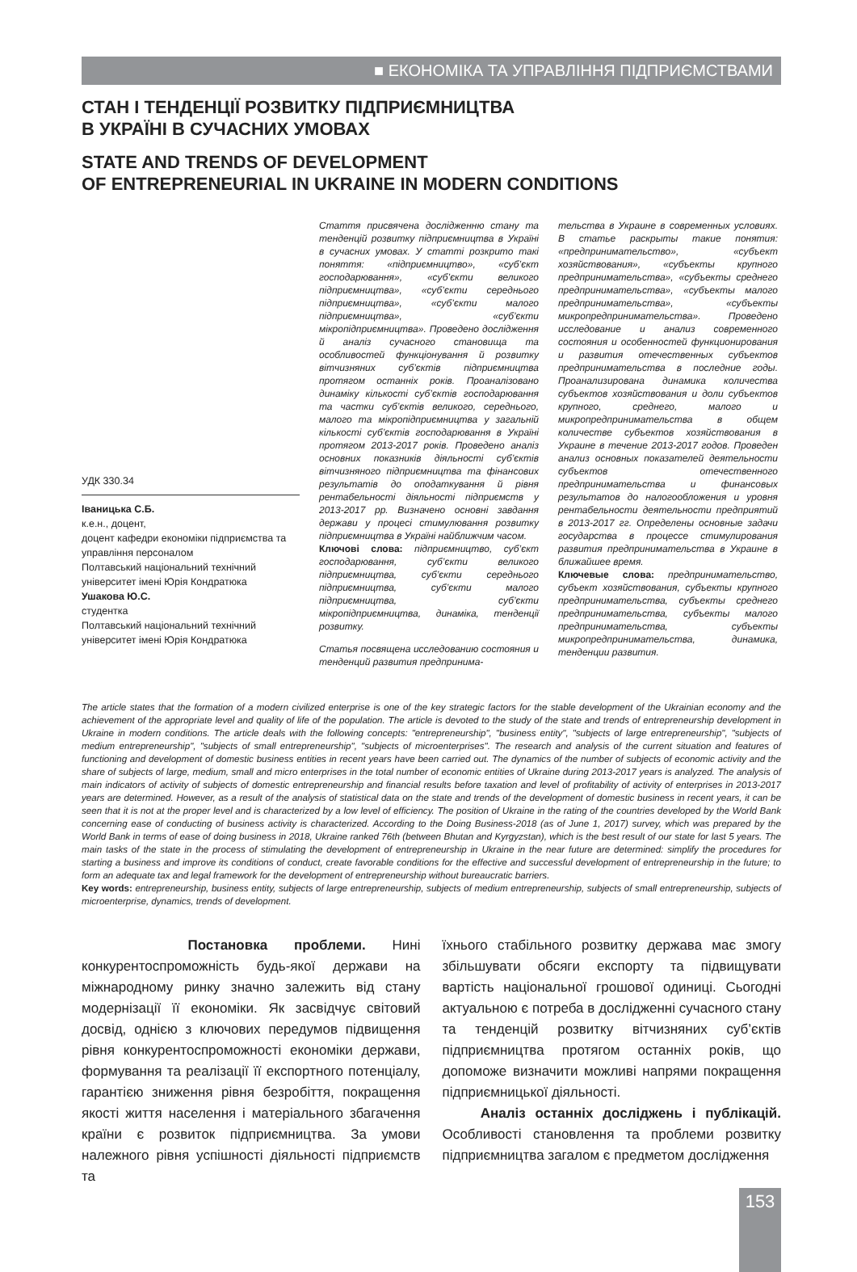■ ЕКОНОМІКА ТА УПРАВЛІННЯ ПІДПРИЄМСТВАМИ
СТАН І ТЕНДЕНЦІЇ РОЗВИТКУ ПІДПРИЄМНИЦТВА
В УКРАЇНІ В СУЧАСНИХ УМОВАХ
STATE AND TRENDS OF DEVELOPMENT
OF ENTREPRENEURIAL IN UKRAINE IN MODERN CONDITIONS
УДК 330.34
Іваницька С.Б.
к.е.н., доцент,
доцент кафедри економіки підприємства та управління персоналом
Полтавський національний технічний університет імені Юрія Кондратюка
Ушакова Ю.С.
студентка
Полтавський національний технічний університет імені Юрія Кондратюка
Стаття присвячена дослідженню стану та тенденцій розвитку підприємництва в Україні в сучасних умовах. У статті розкрито такі поняття: «підприємництво», «суб’єкт господарювання», «суб’єкти великого підприємництва», «суб’єкти середнього підприємництва», «суб’єкти малого підприємництва», «суб’єкти мікропідприємництва». Проведено дослідження й аналіз сучасного становища та особливостей функціонування й розвитку вітчизняних суб’єктів підприємництва протягом останніх років. Проаналізовано динаміку кількості суб’єктів господарювання та частки суб’єктів великого, середнього, малого та мікропідприємництва у загальній кількості суб’єктів господарювання в Україні протягом 2013-2017 років. Проведено аналіз основних показників діяльності суб’єктів вітчизняного підприємництва та фінансових результатів до оподаткування й рівня рентабельності діяльності підприємств у 2013-2017 рр. Визначено основні завдання держави у процесі стимулювання розвитку підприємництва в Україні найближчим часом.
Ключові слова: підприємництво, суб’єкт господарювання, суб’єкти великого підприємництва, суб’єкти середнього підприємництва, суб’єкти малого підприємництва, суб’єкти мікропідприємництва, динаміка, тенденції розвитку.
Статья посвящена исследованию состояния и тенденций развития предпринима-
тельства в Украине в современных условиях. В статье раскрыты такие понятия: «предпринимательство», «субъект хозяйствования», «субъекты крупного предпринимательства», «субъекты среднего предпринимательства», «субъекты малого предпринимательства», «субъекты микропредпринимательства». Проведено исследование и анализ современного состояния и особенностей функционирования и развития отечественных субъектов предпринимательства в последние годы. Проанализирована динамика количества субъектов хозяйствования и доли субъектов крупного, среднего, малого и микропредпринимательства в общем количестве субъектов хозяйствования в Украине в течение 2013-2017 годов. Проведен анализ основных показателей деятельности субъектов отечественного предпринимательства и финансовых результатов до налогообложения и уровня рентабельности деятельности предприятий в 2013-2017 гг. Определены основные задачи государства в процессе стимулирования развития предпринимательства в Украине в ближайшее время.
Ключевые слова: предпринимательство, субъект хозяйствования, субъекты крупного предпринимательства, субъекты среднего предпринимательства, субъекты малого предпринимательства, субъекты микропредпринимательства, динамика, тенденции развития.
The article states that the formation of a modern civilized enterprise is one of the key strategic factors for the stable development of the Ukrainian economy and the achievement of the appropriate level and quality of life of the population. The article is devoted to the study of the state and trends of entrepreneurship development in Ukraine in modern conditions. The article deals with the following concepts: "entrepreneurship", "business entity", "subjects of large entrepreneurship", "subjects of medium entrepreneurship", "subjects of small entrepreneurship", "subjects of microenterprises". The research and analysis of the current situation and features of functioning and development of domestic business entities in recent years have been carried out. The dynamics of the number of subjects of economic activity and the share of subjects of large, medium, small and micro enterprises in the total number of economic entities of Ukraine during 2013-2017 years is analyzed. The analysis of main indicators of activity of subjects of domestic entrepreneurship and financial results before taxation and level of profitability of activity of enterprises in 2013-2017 years are determined. However, as a result of the analysis of statistical data on the state and trends of the development of domestic business in recent years, it can be seen that it is not at the proper level and is characterized by a low level of efficiency. The position of Ukraine in the rating of the countries developed by the World Bank concerning ease of conducting of business activity is characterized. According to the Doing Business-2018 (as of June 1, 2017) survey, which was prepared by the World Bank in terms of ease of doing business in 2018, Ukraine ranked 76th (between Bhutan and Kyrgyzstan), which is the best result of our state for last 5 years. The main tasks of the state in the process of stimulating the development of entrepreneurship in Ukraine in the near future are determined: simplify the procedures for starting a business and improve its conditions of conduct, create favorable conditions for the effective and successful development of entrepreneurship in the future; to form an adequate tax and legal framework for the development of entrepreneurship without bureaucratic barriers.
Key words: entrepreneurship, business entity, subjects of large entrepreneurship, subjects of medium entrepreneurship, subjects of small entrepreneurship, subjects of microenterprise, dynamics, trends of development.
Постановка проблеми. Нині конкурентоспроможність будь-якої держави на міжнародному ринку значно залежить від стану модернізації її економіки. Як засвідчує світовий досвід, однією з ключових передумов підвищення рівня конкурентоспроможності економіки держави, формування та реалізації її експортного потенціалу, гарантією зниження рівня безробіття, покращення якості життя населення і матеріального збагачення країни є розвиток підприємництва. За умови належного рівня успішності діяльності підприємств та
їхнього стабільного розвитку держава має змогу збільшувати обсяги експорту та підвищувати вартість національної грошової одиниці. Сьогодні актуальною є потреба в дослідженні сучасного стану та тенденцій розвитку вітчизняних суб’єктів підприємництва протягом останніх років, що допоможе визначити можливі напрями покращення підприємницької діяльності.
Аналіз останніх досліджень і публікацій. Особливості становлення та проблеми розвитку підприємництва загалом є предметом дослідження
153